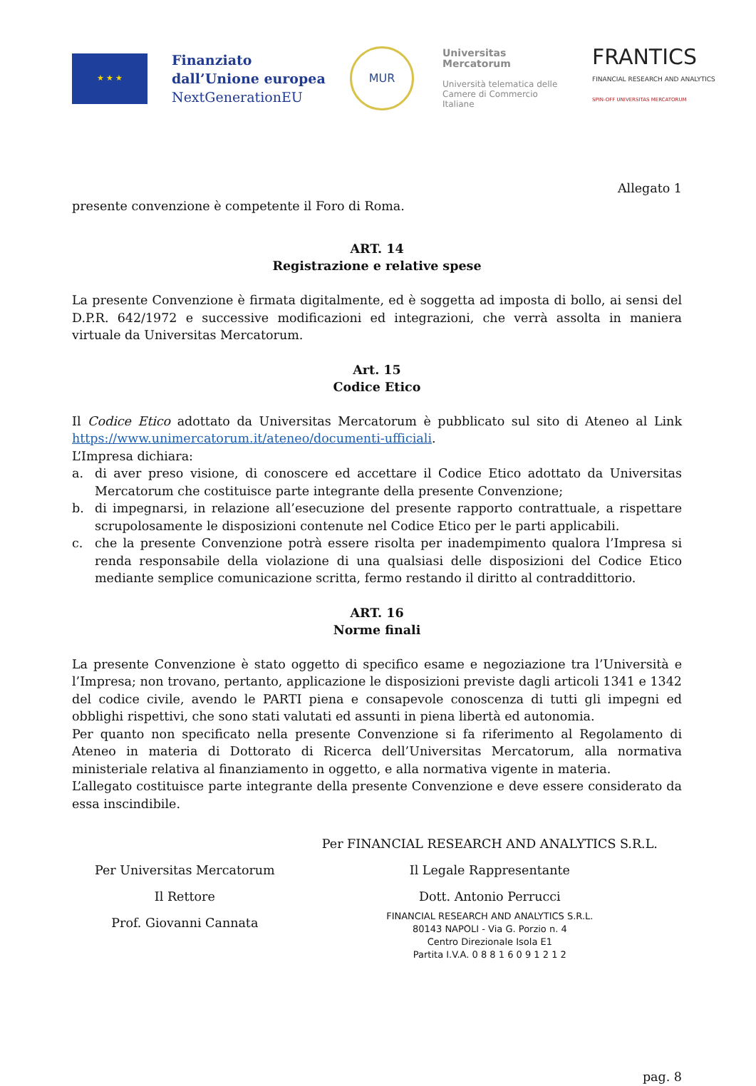★ ★ ★
Finanziato dall’Unione europea
NextGenerationEU
MUR
Universitas
Mercatorum
Università telematica delle
Camere di Commercio Italiane
FRANTICS
FINANCIAL RESEARCH AND ANALYTICS
SPIN-OFF UNIVERSITAS MERCATORUM
Allegato 1
presente convenzione è competente il Foro di Roma.
ART. 14
Registrazione e relative spese
La presente Convenzione è firmata digitalmente, ed è soggetta ad imposta di bollo, ai sensi del D.P.R. 642/1972 e successive modificazioni ed integrazioni, che verrà assolta in maniera virtuale da Universitas Mercatorum.
Art. 15
Codice Etico
Il Codice Etico adottato da Universitas Mercatorum è pubblicato sul sito di Ateneo al Link https://www.unimercatorum.it/ateneo/documenti-ufficiali.
L’Impresa dichiara:
a. di aver preso visione, di conoscere ed accettare il Codice Etico adottato da Universitas Mercatorum che costituisce parte integrante della presente Convenzione;
b. di impegnarsi, in relazione all’esecuzione del presente rapporto contrattuale, a rispettare scrupolosamente le disposizioni contenute nel Codice Etico per le parti applicabili.
c. che la presente Convenzione potrà essere risolta per inadempimento qualora l’Impresa si renda responsabile della violazione di una qualsiasi delle disposizioni del Codice Etico mediante semplice comunicazione scritta, fermo restando il diritto al contraddittorio.
ART. 16
Norme finali
La presente Convenzione è stato oggetto di specifico esame e negoziazione tra l’Università e l’Impresa; non trovano, pertanto, applicazione le disposizioni previste dagli articoli 1341 e 1342 del codice civile, avendo le PARTI piena e consapevole conoscenza di tutti gli impegni ed obblighi rispettivi, che sono stati valutati ed assunti in piena libertà ed autonomia.
Per quanto non specificato nella presente Convenzione si fa riferimento al Regolamento di Ateneo in materia di Dottorato di Ricerca dell’Universitas Mercatorum, alla normativa ministeriale relativa al finanziamento in oggetto, e alla normativa vigente in materia.
L’allegato costituisce parte integrante della presente Convenzione e deve essere considerato da essa inscindibile.
Per Universitas Mercatorum
Il Rettore
Prof. Giovanni Cannata
Per FINANCIAL RESEARCH AND ANALYTICS S.R.L.
Il Legale Rappresentante
Dott. Antonio Perrucci
FINANCIAL RESEARCH AND ANALYTICS S.R.L.
80143 NAPOLI - Via G. Porzio n. 4
Centro Direzionale Isola E1
Partita I.V.A. 0 8 8 1 6 0 9 1 2 1 2
pag. 8